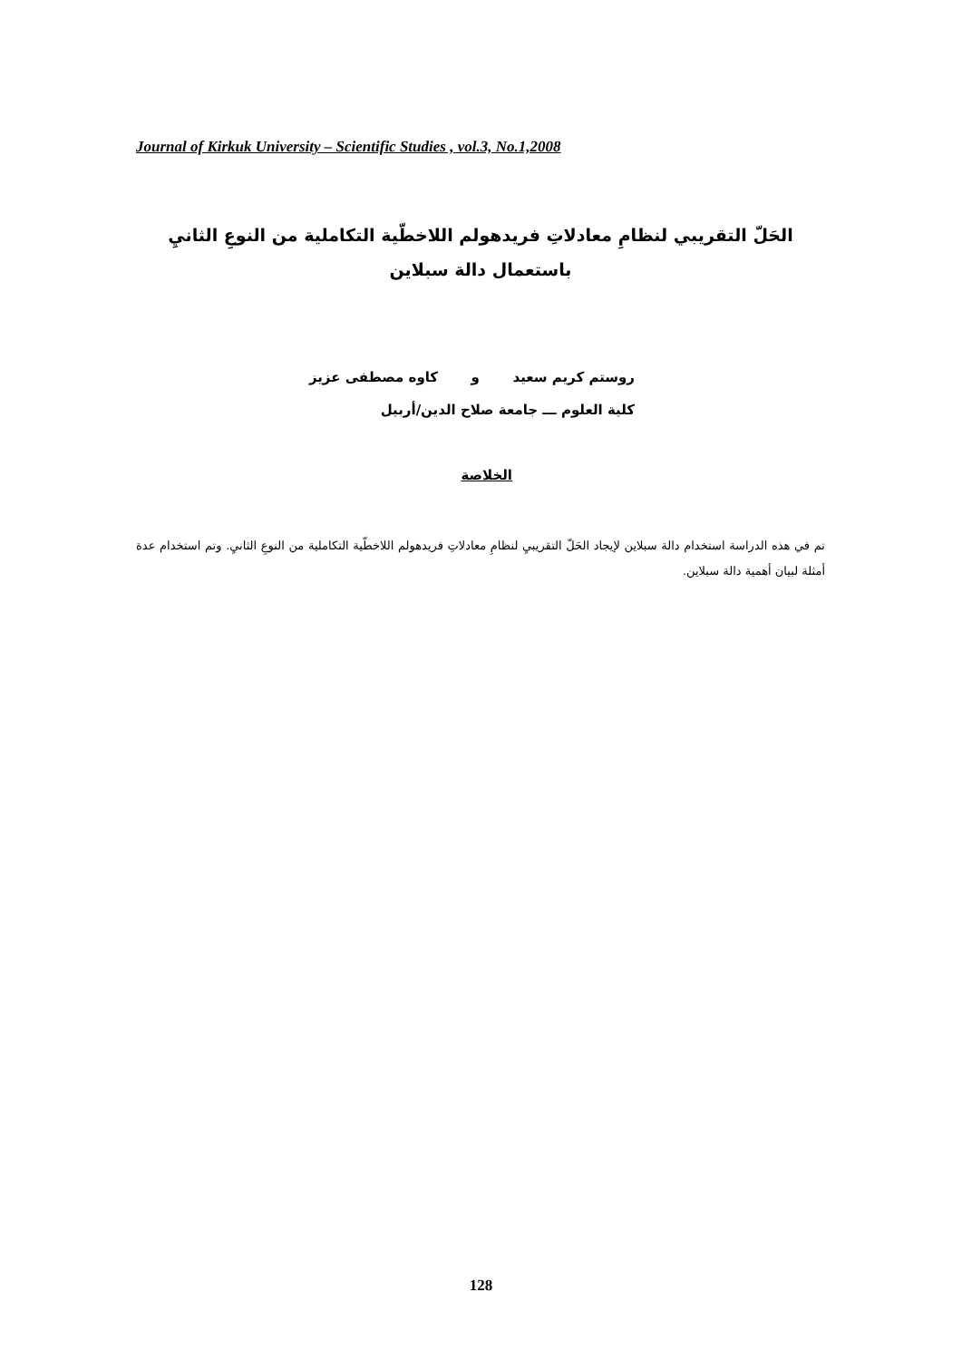Journal of Kirkuk University – Scientific Studies , vol.3, No.1,2008
الحَلّ التقريبي لنظامِ معادلاتِ فريدهولم اللاخطّية التكاملية من النوعِ الثانيِ
باستعمال دالة سبلاين
روستم كريم سعيد و كاوه مصطفى عزيز
كلية العلوم ـــ جامعة صلاح الدين/أربيل
الخلاصة
تم في هذه الدراسة استخدام دالة سبلاين لإيجاد الحَلّ التقريبيِ لنظامِ معادلاتِ فريدهولم اللاخطّية التكاملية من النوعِ الثانيِ. وتم استخدام عدة أمثلة لبيان أهمية دالة سبلاين.
128